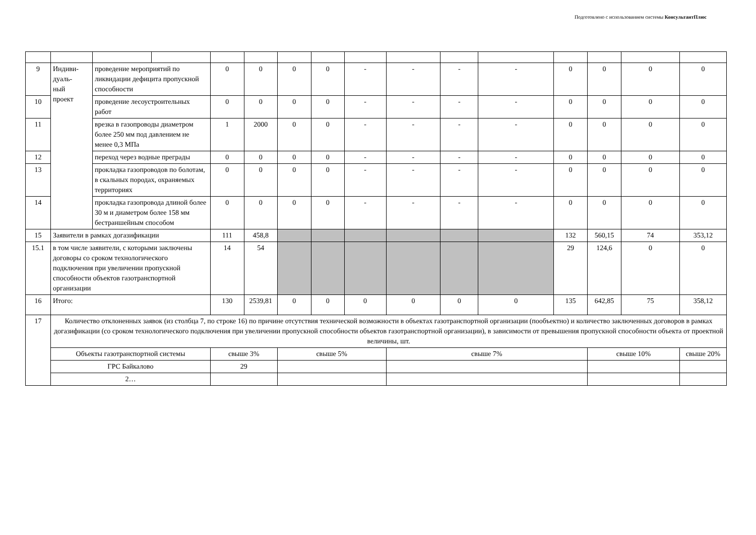Подготовлено с использованием системы КонсультантПлюс
| 9 | Индиви- дуаль- ный проект | проведение мероприятий по ликвидации дефицита пропускной способности | | 0 | 0 | 0 | 0 | - | - | - | - | 0 | 0 | 0 | 0 |
| 10 | | проведение лесоустроительных работ | | 0 | 0 | 0 | 0 | - | - | - | - | 0 | 0 | 0 | 0 |
| 11 | | врезка в газопроводы диаметром более 250 мм под давлением не менее 0,3 МПа | | 1 | 2000 | 0 | 0 | - | - | - | - | 0 | 0 | 0 | 0 |
| 12 | | переход через водные преграды | | 0 | 0 | 0 | 0 | - | - | - | - | 0 | 0 | 0 | 0 |
| 13 | | прокладка газопроводов по болотам, в скальных породах, охраняемых территориях | | 0 | 0 | 0 | 0 | - | - | - | - | 0 | 0 | 0 | 0 |
| 14 | | прокладка газопровода длиной более 30 м и диаметром более 158 мм бестраншейным способом | | 0 | 0 | 0 | 0 | - | - | - | - | 0 | 0 | 0 | 0 |
| 15 | Заявители в рамках догазификации | | | 111 | 458,8 | | | | | | | 132 | 560,15 | 74 | 353,12 |
| 15.1 | в том числе заявители, с которыми заключены договоры со сроком технологического подключения при увеличении пропускной способности объектов газотранспортной организации | | | 14 | 54 | | | | | | | 29 | 124,6 | 0 | 0 |
| 16 | Итого: | | | 130 | 2539,81 | 0 | 0 | 0 | 0 | 0 | 0 | 135 | 642,85 | 75 | 358,12 |
| 17 | Количество отклоненных заявок (из столбца 7, по строке 16) по причине отсутствия технической возможности в объектах газотранспортной организации (пообъектно) и количество заключенных договоров в рамках догазификации (со сроком технологического подключения при увеличении пропускной способности объектов газотранспортной организации), в зависимости от превышения пропускной способности объекта от проектной величины, шт. | | | | | | | | | | | | | | |
| | Объекты газотранспортной системы | | | свыше 3% | | свыше 5% | | | свыше 7% | | | | свыше 10% | | свыше 20% |
| | ГРС Байкалово | | | 29 | | | | | | | | | | | |
| | 2… | | | | | | | | | | | | | | |